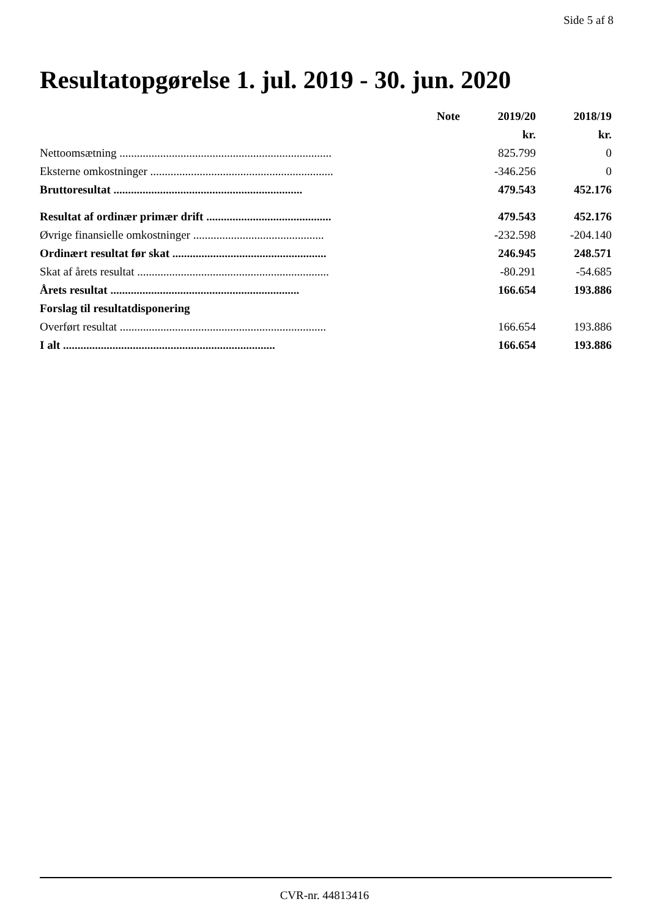Side 5 af 8
Resultatopgørelse 1. jul. 2019 - 30. jun. 2020
| | Note | 2019/20 | 2018/19 |
| --- | --- | --- | --- |
| | | kr. | kr. |
| Nettoomsætning ......................................................................... | | 825.799 | 0 |
| Eksterne omkostninger ............................................................... | | -346.256 | 0 |
| Bruttoresultat ................................................................. | | 479.543 | 452.176 |
| Resultat af ordinær primær drift ........................................... | | 479.543 | 452.176 |
| Øvrige finansielle omkostninger ............................................. | | -232.598 | -204.140 |
| Ordinært resultat før skat ..................................................... | | 246.945 | 248.571 |
| Skat af årets resultat .................................................................. | | -80.291 | -54.685 |
| Årets resultat ................................................................. | | 166.654 | 193.886 |
| Forslag til resultatdisponering | | | |
| Overført resultat ....................................................................... | | 166.654 | 193.886 |
| I alt ......................................................................... | | 166.654 | 193.886 |
CVR-nr. 44813416